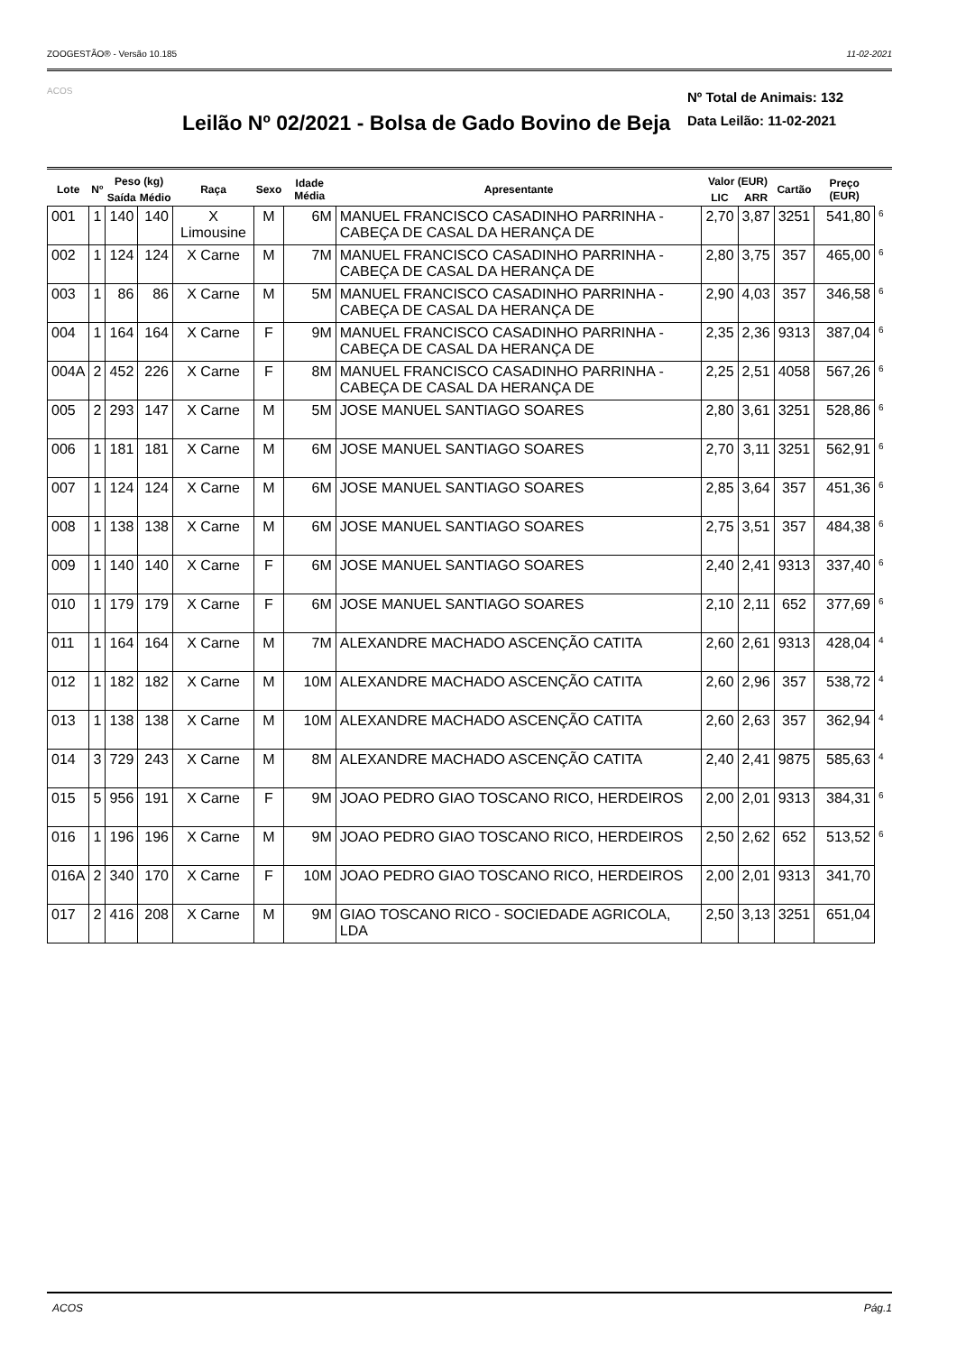ZOOGESTÃO® - Versão 10.185 11-02-2021
ACOS
Leilão Nº 02/2021 - Bolsa de Gado Bovino de Beja
Nº Total de Animais: 132
Data Leilão: 11-02-2021
| Lote | Nº | Peso (kg) | | Raça | Sexo | Idade Média | Apresentante | Valor (EUR) | | Cartão | Preço (EUR) | |
| --- | --- | --- | --- | --- | --- | --- | --- | --- | --- | --- | --- | --- |
| | | Saída | Médio | | | | | LIC | ARR | | | |
| 001 | 1 | 140 | 140 | X Limousine | M | 6M | MANUEL FRANCISCO CASADINHO PARRINHA - CABEÇA DE CASAL DA HERANÇA DE | 2,70 | 3,87 | 3251 | 541,80 | 6 |
| 002 | 1 | 124 | 124 | X Carne | M | 7M | MANUEL FRANCISCO CASADINHO PARRINHA - CABEÇA DE CASAL DA HERANÇA DE | 2,80 | 3,75 | 357 | 465,00 | 6 |
| 003 | 1 | 86 | 86 | X Carne | M | 5M | MANUEL FRANCISCO CASADINHO PARRINHA - CABEÇA DE CASAL DA HERANÇA DE | 2,90 | 4,03 | 357 | 346,58 | 6 |
| 004 | 1 | 164 | 164 | X Carne | F | 9M | MANUEL FRANCISCO CASADINHO PARRINHA - CABEÇA DE CASAL DA HERANÇA DE | 2,35 | 2,36 | 9313 | 387,04 | 6 |
| 004A | 2 | 452 | 226 | X Carne | F | 8M | MANUEL FRANCISCO CASADINHO PARRINHA - CABEÇA DE CASAL DA HERANÇA DE | 2,25 | 2,51 | 4058 | 567,26 | 6 |
| 005 | 2 | 293 | 147 | X Carne | M | 5M | JOSE MANUEL SANTIAGO SOARES | 2,80 | 3,61 | 3251 | 528,86 | 6 |
| 006 | 1 | 181 | 181 | X Carne | M | 6M | JOSE MANUEL SANTIAGO SOARES | 2,70 | 3,11 | 3251 | 562,91 | 6 |
| 007 | 1 | 124 | 124 | X Carne | M | 6M | JOSE MANUEL SANTIAGO SOARES | 2,85 | 3,64 | 357 | 451,36 | 6 |
| 008 | 1 | 138 | 138 | X Carne | M | 6M | JOSE MANUEL SANTIAGO SOARES | 2,75 | 3,51 | 357 | 484,38 | 6 |
| 009 | 1 | 140 | 140 | X Carne | F | 6M | JOSE MANUEL SANTIAGO SOARES | 2,40 | 2,41 | 9313 | 337,40 | 6 |
| 010 | 1 | 179 | 179 | X Carne | F | 6M | JOSE MANUEL SANTIAGO SOARES | 2,10 | 2,11 | 652 | 377,69 | 6 |
| 011 | 1 | 164 | 164 | X Carne | M | 7M | ALEXANDRE MACHADO ASCENÇÃO CATITA | 2,60 | 2,61 | 9313 | 428,04 | 4 |
| 012 | 1 | 182 | 182 | X Carne | M | 10M | ALEXANDRE MACHADO ASCENÇÃO CATITA | 2,60 | 2,96 | 357 | 538,72 | 4 |
| 013 | 1 | 138 | 138 | X Carne | M | 10M | ALEXANDRE MACHADO ASCENÇÃO CATITA | 2,60 | 2,63 | 357 | 362,94 | 4 |
| 014 | 3 | 729 | 243 | X Carne | M | 8M | ALEXANDRE MACHADO ASCENÇÃO CATITA | 2,40 | 2,41 | 9875 | 585,63 | 4 |
| 015 | 5 | 956 | 191 | X Carne | F | 9M | JOAO PEDRO GIAO TOSCANO RICO, HERDEIROS | 2,00 | 2,01 | 9313 | 384,31 | 6 |
| 016 | 1 | 196 | 196 | X Carne | M | 9M | JOAO PEDRO GIAO TOSCANO RICO, HERDEIROS | 2,50 | 2,62 | 652 | 513,52 | 6 |
| 016A | 2 | 340 | 170 | X Carne | F | 10M | JOAO PEDRO GIAO TOSCANO RICO, HERDEIROS | 2,00 | 2,01 | 9313 | 341,70 | |
| 017 | 2 | 416 | 208 | X Carne | M | 9M | GIAO TOSCANO RICO - SOCIEDADE AGRICOLA, LDA | 2,50 | 3,13 | 3251 | 651,04 | |
ACOS Pág.1